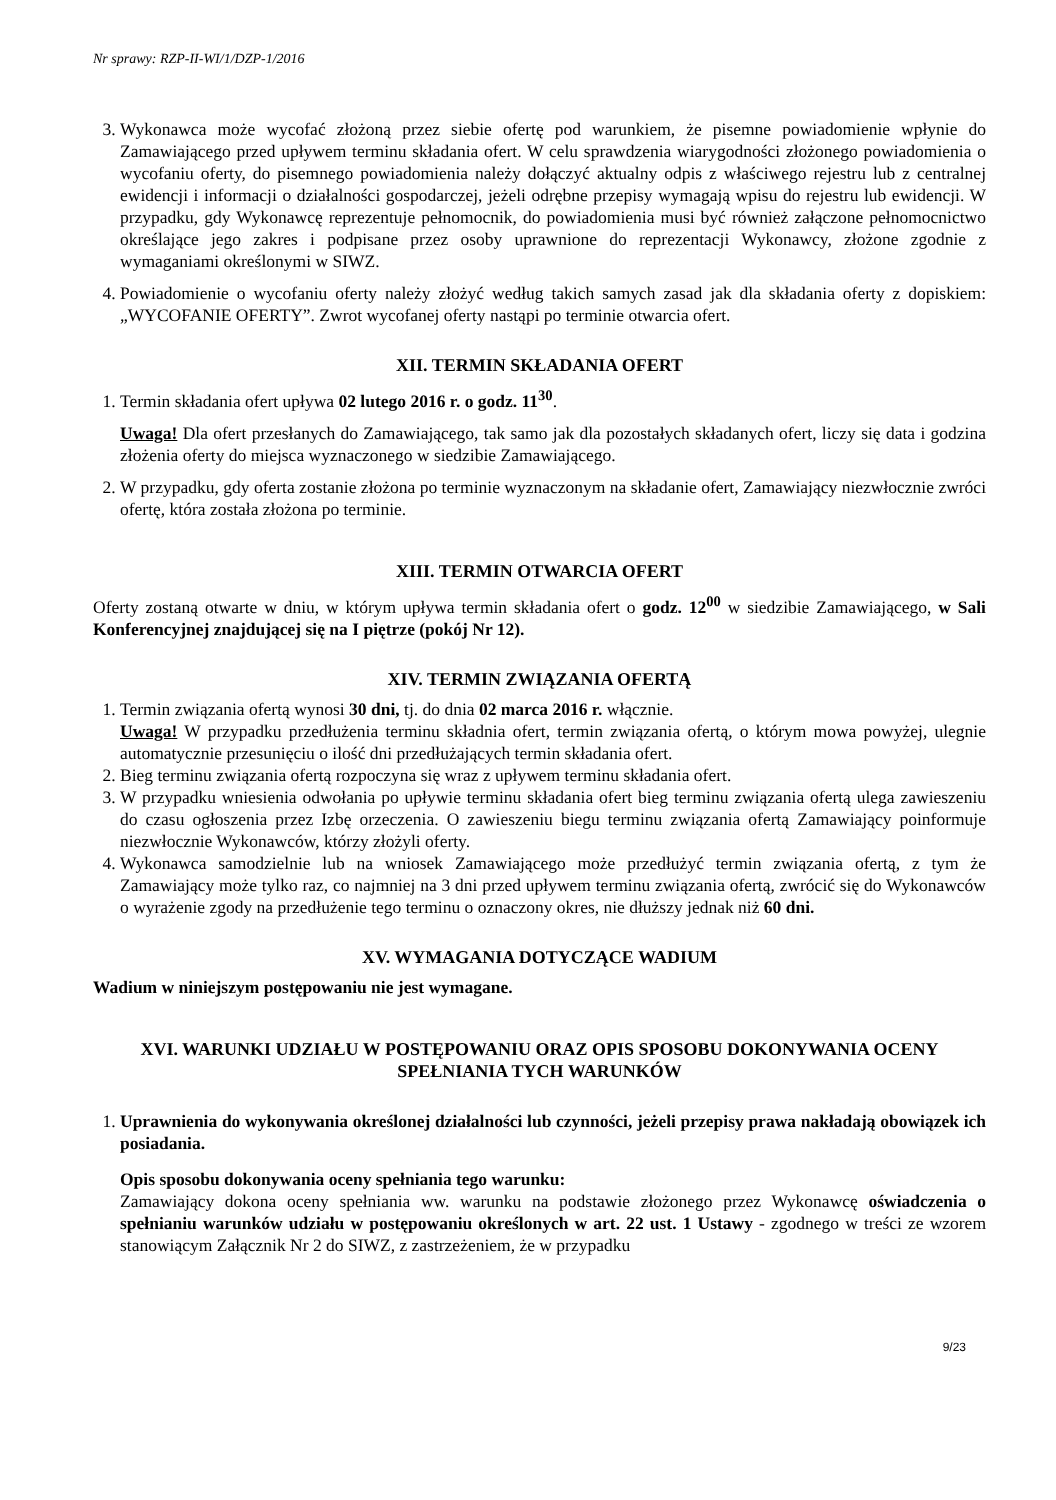Nr sprawy: RZP-II-WI/1/DZP-1/2016
3. Wykonawca może wycofać złożoną przez siebie ofertę pod warunkiem, że pisemne powiadomienie wpłynie do Zamawiającego przed upływem terminu składania ofert. W celu sprawdzenia wiarygodności złożonego powiadomienia o wycofaniu oferty, do pisemnego powiadomienia należy dołączyć aktualny odpis z właściwego rejestru lub z centralnej ewidencji i informacji o działalności gospodarczej, jeżeli odrębne przepisy wymagają wpisu do rejestru lub ewidencji. W przypadku, gdy Wykonawcę reprezentuje pełnomocnik, do powiadomienia musi być również załączone pełnomocnictwo określające jego zakres i podpisane przez osoby uprawnione do reprezentacji Wykonawcy, złożone zgodnie z wymaganiami określonymi w SIWZ.
4. Powiadomienie o wycofaniu oferty należy złożyć według takich samych zasad jak dla składania oferty z dopiskiem: „WYCOFANIE OFERTY”. Zwrot wycofanej oferty nastąpi po terminie otwarcia ofert.
XII. TERMIN SKŁADANIA OFERT
1. Termin składania ofert upływa 02 lutego 2016 r. o godz. 11<sup>30</sup>.
Uwaga! Dla ofert przesłanych do Zamawiającego, tak samo jak dla pozostałych składanych ofert, liczy się data i godzina złożenia oferty do miejsca wyznaczonego w siedzibie Zamawiającego.
2. W przypadku, gdy oferta zostanie złożona po terminie wyznaczonym na składanie ofert, Zamawiający niezwłocznie zwróci ofertę, która została złożona po terminie.
XIII. TERMIN OTWARCIA OFERT
Oferty zostaną otwarte w dniu, w którym upływa termin składania ofert o godz. 12<sup>00</sup> w siedzibie Zamawiającego, w Sali Konferencyjnej znajdującej się na I piętrze (pokój Nr 12).
XIV. TERMIN ZWIĄZANIA OFERTĄ
1. Termin związania ofertą wynosi 30 dni, tj. do dnia 02 marca 2016 r. włącznie.
Uwaga! W przypadku przedłużenia terminu składnia ofert, termin związania ofertą, o którym mowa powyżej, ulegnie automatycznie przesunięciu o ilość dni przedłużających termin składania ofert.
2. Bieg terminu związania ofertą rozpoczyna się wraz z upływem terminu składania ofert.
3. W przypadku wniesienia odwołania po upływie terminu składania ofert bieg terminu związania ofertą ulega zawieszeniu do czasu ogłoszenia przez Izbę orzeczenia. O zawieszeniu biegu terminu związania ofertą Zamawiający poinformuje niezwłocznie Wykonawców, którzy złożyli oferty.
4. Wykonawca samodzielnie lub na wniosek Zamawiającego może przedłużyć termin związania ofertą, z tym że Zamawiający może tylko raz, co najmniej na 3 dni przed upływem terminu związania ofertą, zwrócić się do Wykonawców o wyrażenie zgody na przedłużenie tego terminu o oznaczony okres, nie dłuższy jednak niż 60 dni.
XV. WYMAGANIA DOTYCZĄCE WADIUM
Wadium w niniejszym postępowaniu nie jest wymagane.
XVI. WARUNKI UDZIAŁU W POSTĘPOWANIU ORAZ OPIS SPOSOBU DOKONYWANIA OCENY SPEŁNIANIA TYCH WARUNKÓW
1. Uprawnienia do wykonywania określonej działalności lub czynności, jeżeli przepisy prawa nakładają obowiązek ich posiadania.
Opis sposobu dokonywania oceny spełniania tego warunku:
Zamawiający dokona oceny spełniania ww. warunku na podstawie złożonego przez Wykonawcę oświadczenia o spełnianiu warunków udziału w postępowaniu określonych w art. 22 ust. 1 Ustawy - zgodnego w treści ze wzorem stanowiącym Załącznik Nr 2 do SIWZ, z zastrzeżeniem, że w przypadku
9/23